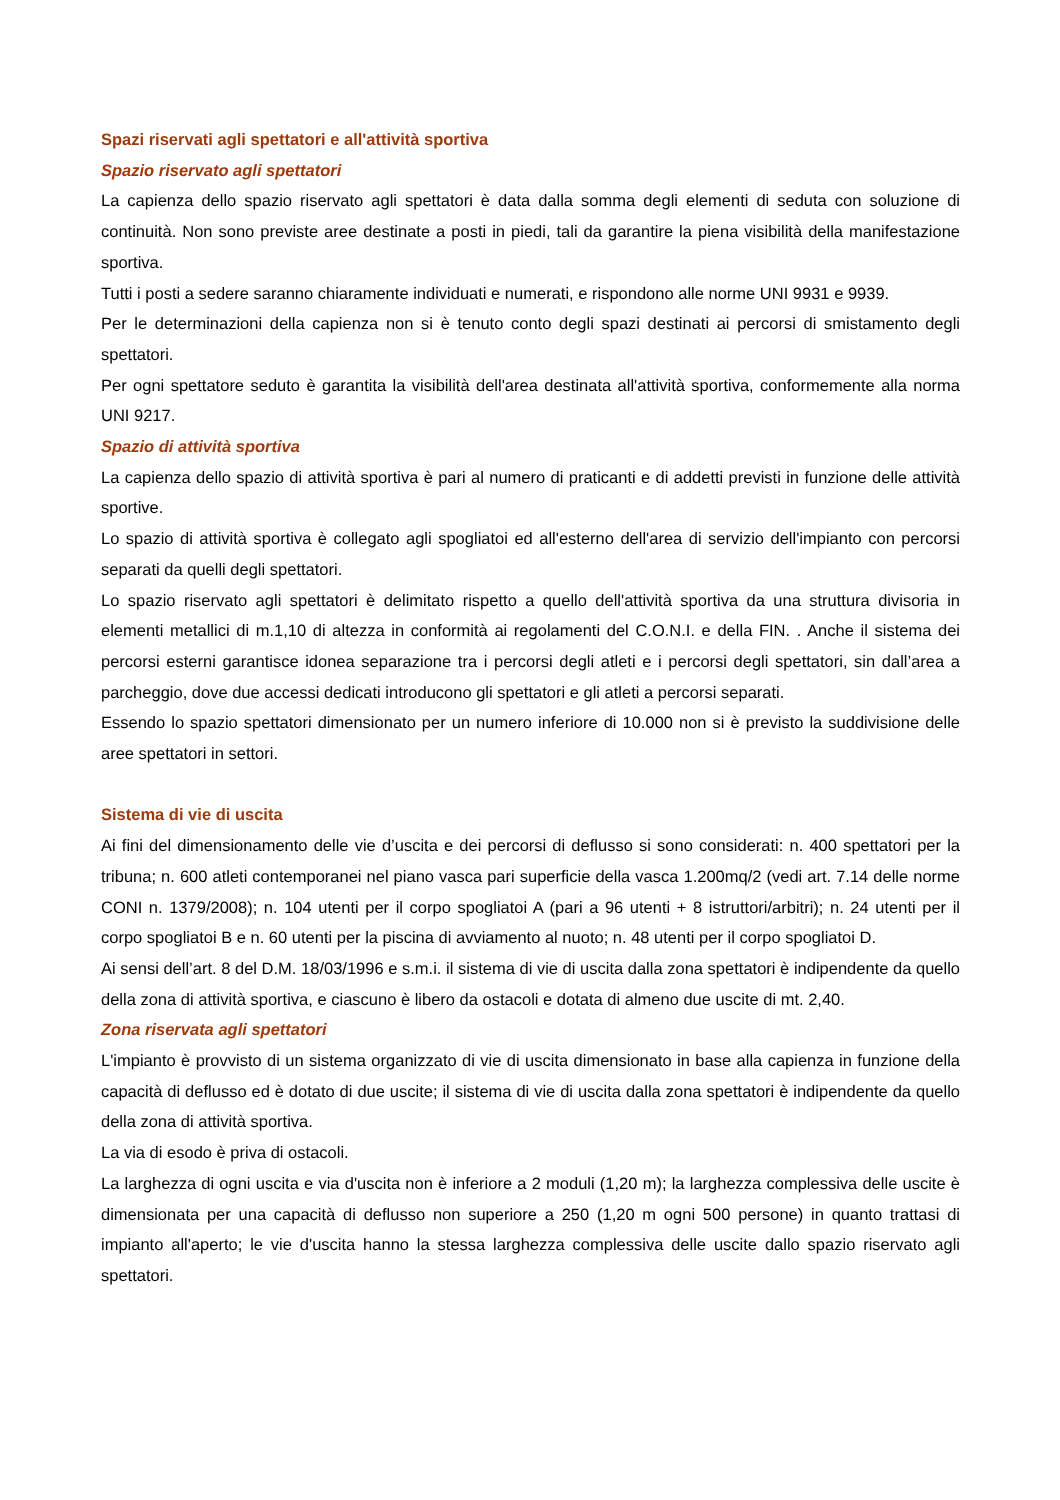Spazi riservati agli spettatori e all'attività sportiva
Spazio riservato agli spettatori
La capienza dello spazio riservato agli spettatori è data dalla somma degli elementi di seduta con soluzione di continuità. Non sono previste aree destinate a posti in piedi, tali da garantire la piena visibilità della manifestazione sportiva.
Tutti i posti a sedere saranno chiaramente individuati e numerati, e rispondono alle norme UNI 9931 e 9939.
Per le determinazioni della capienza non si è tenuto conto degli spazi destinati ai percorsi di smistamento degli spettatori.
Per ogni spettatore seduto è garantita la visibilità dell'area destinata all'attività sportiva, conformemente alla norma UNI 9217.
Spazio di attività sportiva
La capienza dello spazio di attività sportiva è pari al numero di praticanti e di addetti previsti in funzione delle attività sportive.
Lo spazio di attività sportiva è collegato agli spogliatoi ed all'esterno dell'area di servizio dell'impianto con percorsi separati da quelli degli spettatori.
Lo spazio riservato agli spettatori è delimitato rispetto a quello dell'attività sportiva da una struttura divisoria in elementi metallici di m.1,10 di altezza in conformità ai regolamenti del C.O.N.I. e della FIN. . Anche il sistema dei percorsi esterni garantisce idonea separazione tra i percorsi degli atleti e i percorsi degli spettatori, sin dall’area a parcheggio, dove due accessi dedicati introducono gli spettatori e gli atleti a percorsi separati.
Essendo lo spazio spettatori dimensionato per un numero inferiore di 10.000 non si è previsto la suddivisione delle aree spettatori in settori.
Sistema di vie di uscita
Ai fini del dimensionamento delle vie d’uscita e dei percorsi di deflusso si sono considerati: n. 400 spettatori per la tribuna; n. 600 atleti contemporanei nel piano vasca pari superficie della vasca 1.200mq/2 (vedi art. 7.14 delle norme CONI n. 1379/2008); n. 104 utenti per il corpo spogliatoi A (pari a 96 utenti + 8 istruttori/arbitri); n. 24 utenti per il corpo spogliatoi B e n. 60 utenti per la piscina di avviamento al nuoto; n. 48 utenti per il corpo spogliatoi D.
Ai sensi dell’art. 8 del D.M. 18/03/1996 e s.m.i. il sistema di vie di uscita dalla zona spettatori è indipendente da quello della zona di attività sportiva, e ciascuno è libero da ostacoli e dotata di almeno due uscite di mt. 2,40.
Zona riservata agli spettatori
L'impianto è provvisto di un sistema organizzato di vie di uscita dimensionato in base alla capienza in funzione della capacità di deflusso ed è dotato di due uscite; il sistema di vie di uscita dalla zona spettatori è indipendente da quello della zona di attività sportiva.
La via di esodo è priva di ostacoli.
La larghezza di ogni uscita e via d'uscita non è inferiore a 2 moduli (1,20 m); la larghezza complessiva delle uscite è dimensionata per una capacità di deflusso non superiore a 250 (1,20 m ogni 500 persone) in quanto trattasi di impianto all'aperto; le vie d'uscita hanno la stessa larghezza complessiva delle uscite dallo spazio riservato agli spettatori.